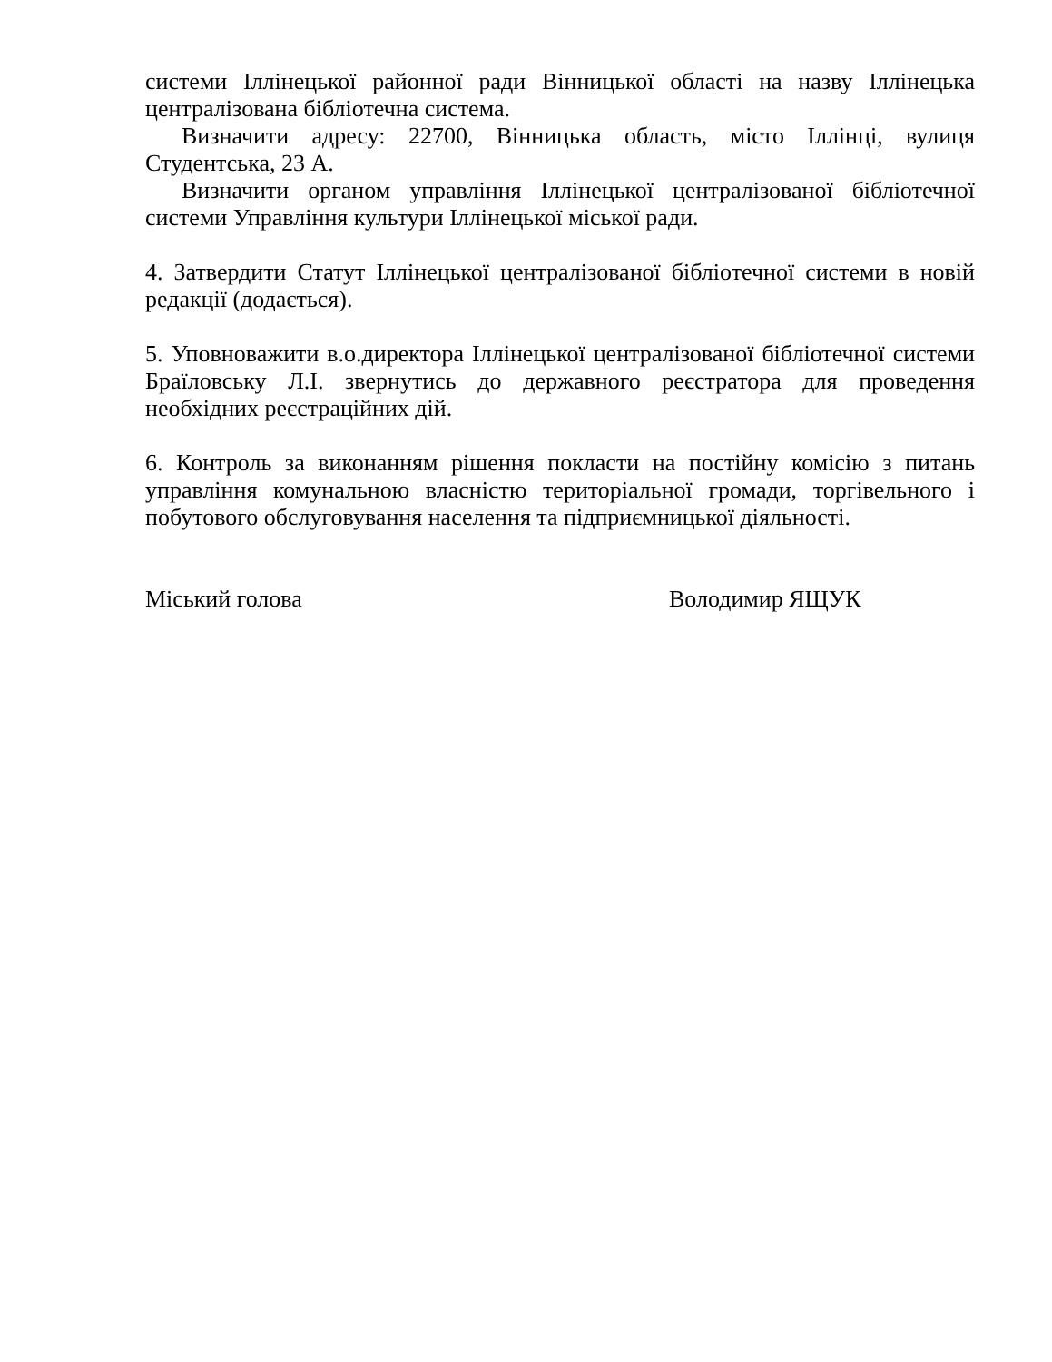системи Іллінецької районної ради Вінницької області на назву Іллінецька централізована бібліотечна система.
Визначити адресу: 22700, Вінницька область, місто Іллінці, вулиця Студентська, 23 А.
Визначити органом управління Іллінецької централізованої бібліотечної системи Управління культури Іллінецької міської ради.
4. Затвердити Статут Іллінецької централізованої бібліотечної системи в новій редакції (додається).
5. Уповноважити в.о.директора Іллінецької централізованої бібліотечної системи Браїловську Л.І. звернутись до державного реєстратора для проведення необхідних реєстраційних дій.
6. Контроль за виконанням рішення покласти на постійну комісію з питань управління комунальною власністю територіальної громади, торгівельного і побутового обслуговування населення та підприємницької діяльності.
Міський голова Володимир ЯЩУК